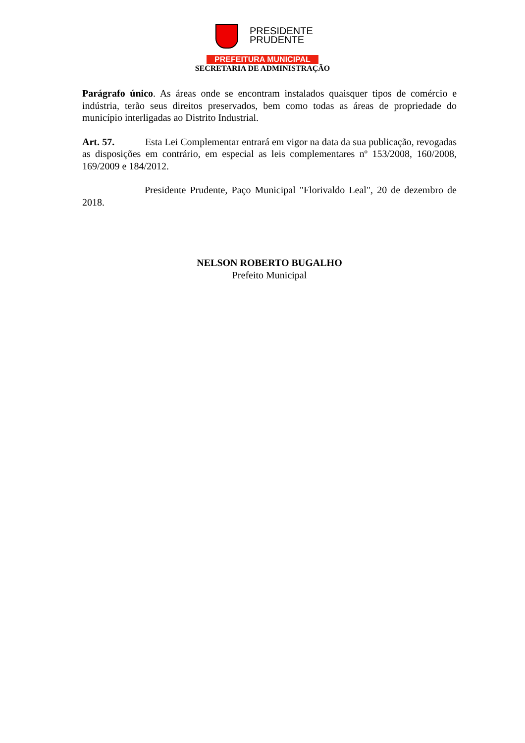PRESIDENTE
PRUDENTE
PREFEITURA MUNICIPAL
SECRETARIA DE ADMINISTRAÇÃO
Parágrafo único. As áreas onde se encontram instalados quaisquer tipos de comércio e indústria, terão seus direitos preservados, bem como todas as áreas de propriedade do município interligadas ao Distrito Industrial.
Art. 57. Esta Lei Complementar entrará em vigor na data da sua publicação, revogadas as disposições em contrário, em especial as leis complementares nº 153/2008, 160/2008, 169/2009 e 184/2012.
Presidente Prudente, Paço Municipal "Florivaldo Leal", 20 de dezembro de 2018.
NELSON ROBERTO BUGALHO
Prefeito Municipal